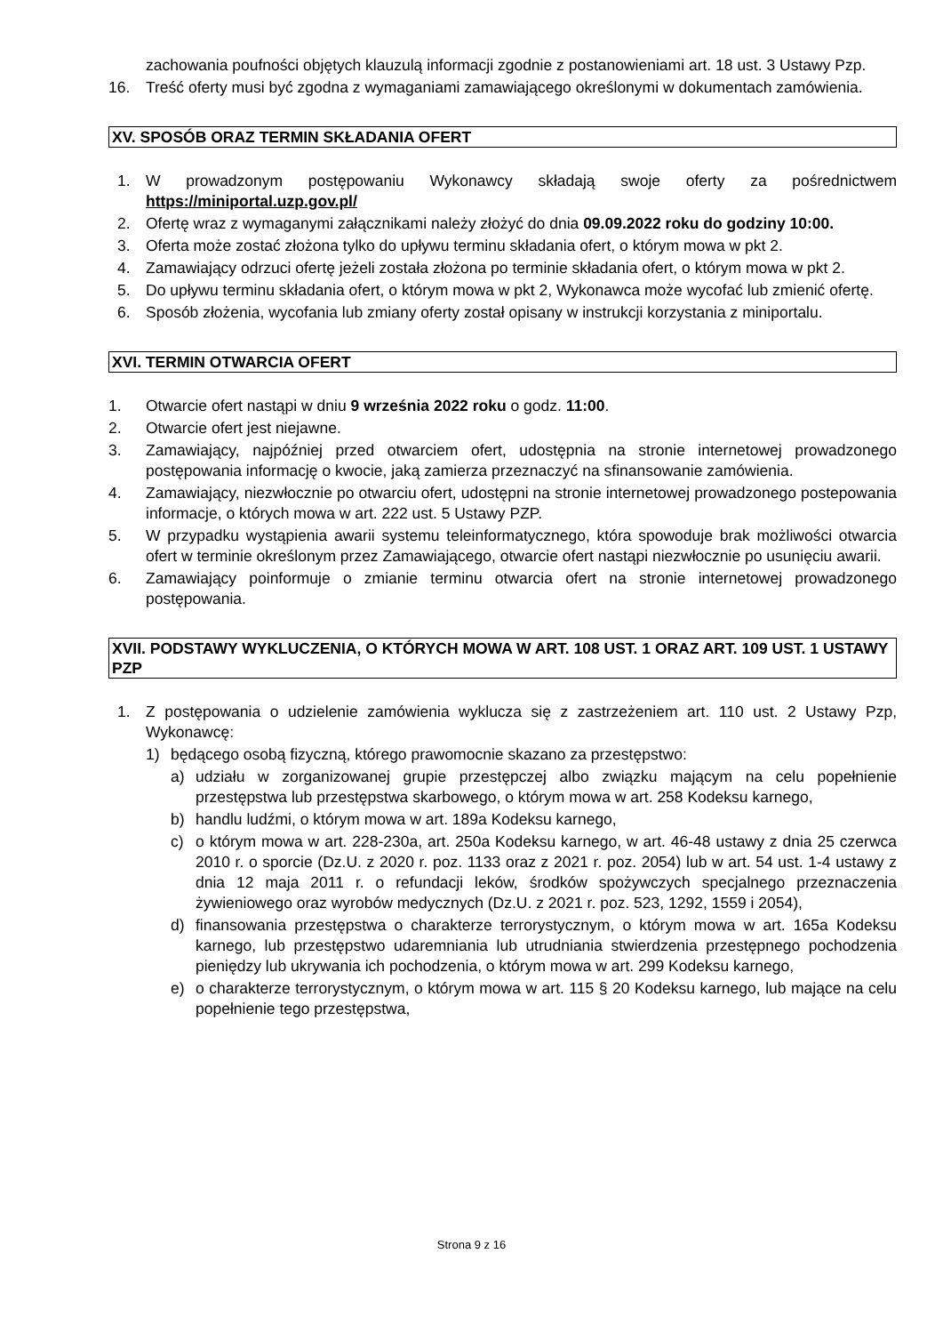zachowania poufności objętych klauzulą informacji zgodnie z postanowieniami art. 18 ust. 3 Ustawy Pzp.
16. Treść oferty musi być zgodna z wymaganiami zamawiającego określonymi w dokumentach zamówienia.
XV. SPOSÓB ORAZ TERMIN SKŁADANIA OFERT
1. W prowadzonym postępowaniu Wykonawcy składają swoje oferty za pośrednictwem https://miniportal.uzp.gov.pl/
2. Ofertę wraz z wymaganymi załącznikami należy złożyć do dnia 09.09.2022 roku do godziny 10:00.
3. Oferta może zostać złożona tylko do upływu terminu składania ofert, o którym mowa w pkt 2.
4. Zamawiający odrzuci ofertę jeżeli została złożona po terminie składania ofert, o którym mowa w pkt 2.
5. Do upływu terminu składania ofert, o którym mowa w pkt 2, Wykonawca może wycofać lub zmienić ofertę.
6. Sposób złożenia, wycofania lub zmiany oferty został opisany w instrukcji korzystania z miniportalu.
XVI. TERMIN OTWARCIA OFERT
1. Otwarcie ofert nastąpi w dniu 9 września 2022 roku o godz. 11:00.
2. Otwarcie ofert jest niejawne.
3. Zamawiający, najpóźniej przed otwarciem ofert, udostępnia na stronie internetowej prowadzonego postępowania informację o kwocie, jaką zamierza przeznaczyć na sfinansowanie zamówienia.
4. Zamawiający, niezwłocznie po otwarciu ofert, udostępni na stronie internetowej prowadzonego postepowania informacje, o których mowa w art. 222 ust. 5 Ustawy PZP.
5. W przypadku wystąpienia awarii systemu teleinformatycznego, która spowoduje brak możliwości otwarcia ofert w terminie określonym przez Zamawiającego, otwarcie ofert nastąpi niezwłocznie po usunięciu awarii.
6. Zamawiający poinformuje o zmianie terminu otwarcia ofert na stronie internetowej prowadzonego postępowania.
XVII. PODSTAWY WYKLUCZENIA, O KTÓRYCH MOWA W ART. 108 UST. 1 ORAZ ART. 109 UST. 1 USTAWY PZP
1. Z postępowania o udzielenie zamówienia wyklucza się z zastrzeżeniem art. 110 ust. 2 Ustawy Pzp, Wykonawcę:
1) będącego osobą fizyczną, którego prawomocnie skazano za przestępstwo:
a) udziału w zorganizowanej grupie przestępczej albo związku mającym na celu popełnienie przestępstwa lub przestępstwa skarbowego, o którym mowa w art. 258 Kodeksu karnego,
b) handlu ludźmi, o którym mowa w art. 189a Kodeksu karnego,
c) o którym mowa w art. 228-230a, art. 250a Kodeksu karnego, w art. 46-48 ustawy z dnia 25 czerwca 2010 r. o sporcie (Dz.U. z 2020 r. poz. 1133 oraz z 2021 r. poz. 2054) lub w art. 54 ust. 1-4 ustawy z dnia 12 maja 2011 r. o refundacji leków, środków spożywczych specjalnego przeznaczenia żywieniowego oraz wyrobów medycznych (Dz.U. z 2021 r. poz. 523, 1292, 1559 i 2054),
d) finansowania przestępstwa o charakterze terrorystycznym, o którym mowa w art. 165a Kodeksu karnego, lub przestępstwo udaremniania lub utrudniania stwierdzenia przestępnego pochodzenia pieniędzy lub ukrywania ich pochodzenia, o którym mowa w art. 299 Kodeksu karnego,
e) o charakterze terrorystycznym, o którym mowa w art. 115 § 20 Kodeksu karnego, lub mające na celu popełnienie tego przestępstwa,
Strona 9 z 16